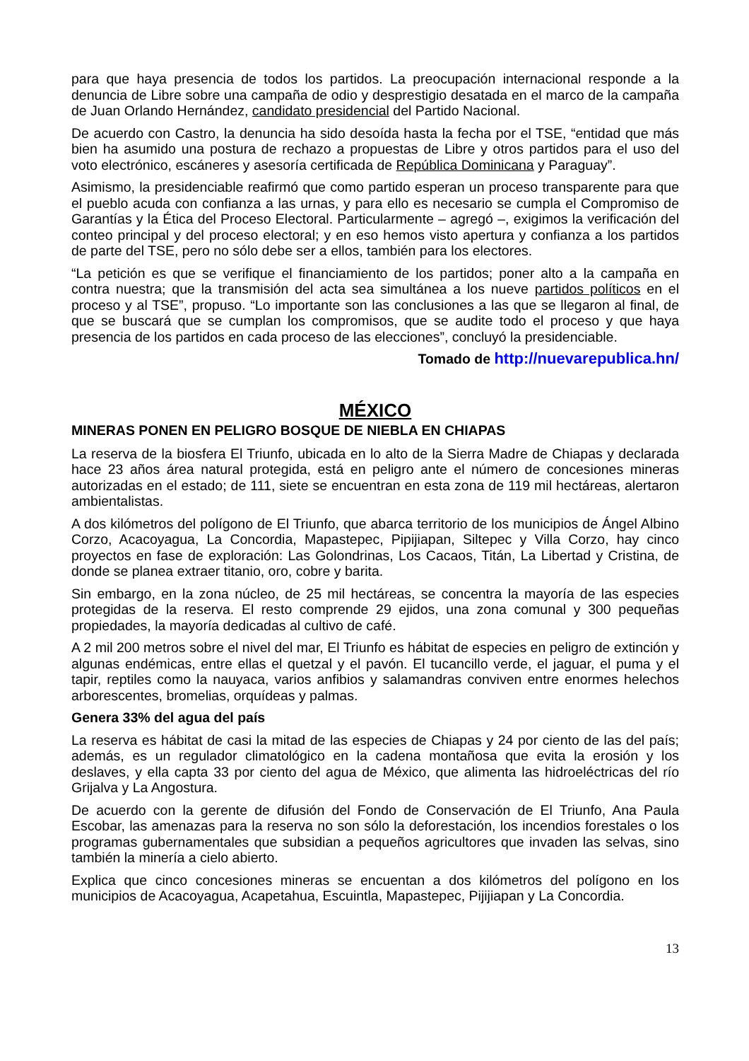para que haya presencia de todos los partidos. La preocupación internacional responde a la denuncia de Libre sobre una campaña de odio y desprestigio desatada en el marco de la campaña de Juan Orlando Hernández, candidato presidencial del Partido Nacional.
De acuerdo con Castro, la denuncia ha sido desoída hasta la fecha por el TSE, “entidad que más bien ha asumido una postura de rechazo a propuestas de Libre y otros partidos para el uso del voto electrónico, escáneres y asesoría certificada de República Dominicana y Paraguay”.
Asimismo, la presidenciable reafirmó que como partido esperan un proceso transparente para que el pueblo acuda con confianza a las urnas, y para ello es necesario se cumpla el Compromiso de Garantías y la Ética del Proceso Electoral. Particularmente – agregó –, exigimos la verificación del conteo principal y del proceso electoral; y en eso hemos visto apertura y confianza a los partidos de parte del TSE, pero no sólo debe ser a ellos, también para los electores.
“La petición es que se verifique el financiamiento de los partidos; poner alto a la campaña en contra nuestra; que la transmisión del acta sea simultánea a los nueve partidos políticos en el proceso y al TSE”, propuso. “Lo importante son las conclusiones a las que se llegaron al final, de que se buscará que se cumplan los compromisos, que se audite todo el proceso y que haya presencia de los partidos en cada proceso de las elecciones”, concluyó la presidenciable.
Tomado de http://nuevarepublica.hn/
MÉXICO
MINERAS PONEN EN PELIGRO BOSQUE DE NIEBLA EN CHIAPAS
La reserva de la biosfera El Triunfo, ubicada en lo alto de la Sierra Madre de Chiapas y declarada hace 23 años área natural protegida, está en peligro ante el número de concesiones mineras autorizadas en el estado; de 111, siete se encuentran en esta zona de 119 mil hectáreas, alertaron ambientalistas.
A dos kilómetros del polígono de El Triunfo, que abarca territorio de los municipios de Ángel Albino Corzo, Acacoyagua, La Concordia, Mapastepec, Pipijiapan, Siltepec y Villa Corzo, hay cinco proyectos en fase de exploración: Las Golondrinas, Los Cacaos, Titán, La Libertad y Cristina, de donde se planea extraer titanio, oro, cobre y barita.
Sin embargo, en la zona núcleo, de 25 mil hectáreas, se concentra la mayoría de las especies protegidas de la reserva. El resto comprende 29 ejidos, una zona comunal y 300 pequeñas propiedades, la mayoría dedicadas al cultivo de café.
A 2 mil 200 metros sobre el nivel del mar, El Triunfo es hábitat de especies en peligro de extinción y algunas endémicas, entre ellas el quetzal y el pavón. El tucancillo verde, el jaguar, el puma y el tapir, reptiles como la nauyaca, varios anfibios y salamandras conviven entre enormes helechos arborescentes, bromelias, orquídeas y palmas.
Genera 33% del agua del país
La reserva es hábitat de casi la mitad de las especies de Chiapas y 24 por ciento de las del país; además, es un regulador climatológico en la cadena montañosa que evita la erosión y los deslaves, y ella capta 33 por ciento del agua de México, que alimenta las hidroeléctricas del río Grijalva y La Angostura.
De acuerdo con la gerente de difusión del Fondo de Conservación de El Triunfo, Ana Paula Escobar, las amenazas para la reserva no son sólo la deforestación, los incendios forestales o los programas gubernamentales que subsidian a pequeños agricultores que invaden las selvas, sino también la minería a cielo abierto.
Explica que cinco concesiones mineras se encuentan a dos kilómetros del polígono en los municipios de Acacoyagua, Acapetahua, Escuintla, Mapastepec, Pijijiapan y La Concordia.
13